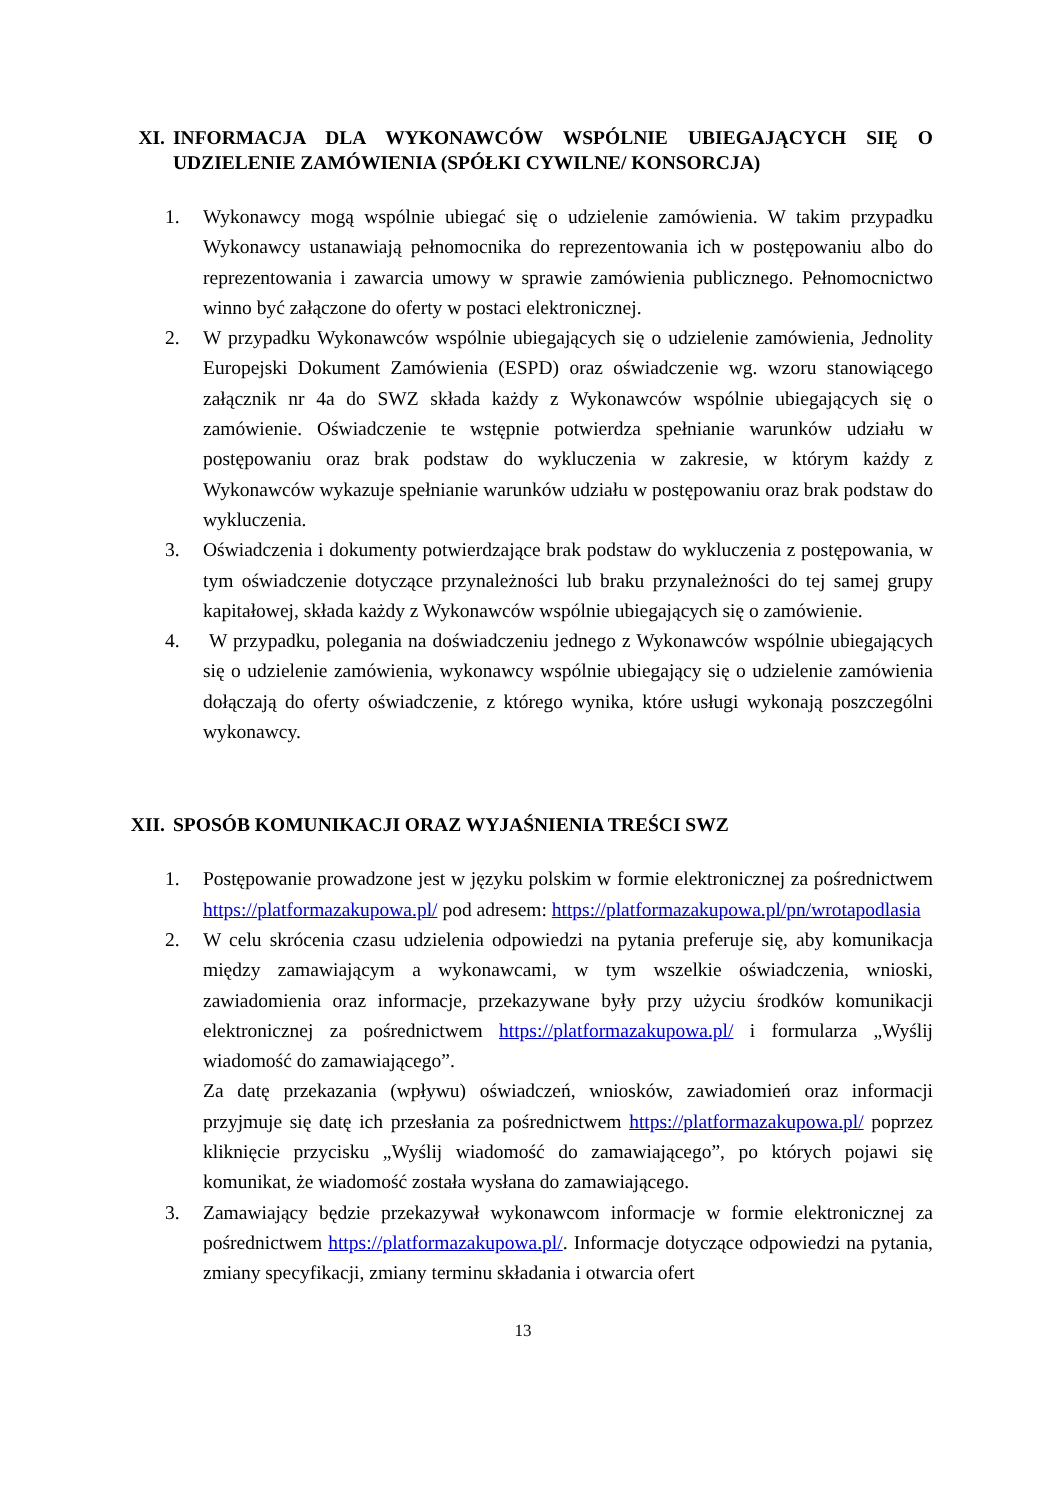XI. INFORMACJA DLA WYKONAWCÓW WSPÓLNIE UBIEGAJĄCYCH SIĘ O UDZIELENIE ZAMÓWIENIA (SPÓŁKI CYWILNE/ KONSORCJA)
1. Wykonawcy mogą wspólnie ubiegać się o udzielenie zamówienia. W takim przypadku Wykonawcy ustanawiają pełnomocnika do reprezentowania ich w postępowaniu albo do reprezentowania i zawarcia umowy w sprawie zamówienia publicznego. Pełnomocnictwo winno być załączone do oferty w postaci elektronicznej.
2. W przypadku Wykonawców wspólnie ubiegających się o udzielenie zamówienia, Jednolity Europejski Dokument Zamówienia (ESPD) oraz oświadczenie wg. wzoru stanowiącego załącznik nr 4a do SWZ składa każdy z Wykonawców wspólnie ubiegających się o zamówienie. Oświadczenie te wstępnie potwierdza spełnianie warunków udziału w postępowaniu oraz brak podstaw do wykluczenia w zakresie, w którym każdy z Wykonawców wykazuje spełnianie warunków udziału w postępowaniu oraz brak podstaw do wykluczenia.
3. Oświadczenia i dokumenty potwierdzające brak podstaw do wykluczenia z postępowania, w tym oświadczenie dotyczące przynależności lub braku przynależności do tej samej grupy kapitałowej, składa każdy z Wykonawców wspólnie ubiegających się o zamówienie.
4. W przypadku, polegania na doświadczeniu jednego z Wykonawców wspólnie ubiegających się o udzielenie zamówienia, wykonawcy wspólnie ubiegający się o udzielenie zamówienia dołączają do oferty oświadczenie, z którego wynika, które usługi wykonają poszczególni wykonawcy.
XII. SPOSÓB KOMUNIKACJI ORAZ WYJAŚNIENIA TREŚCI SWZ
1. Postępowanie prowadzone jest w języku polskim w formie elektronicznej za pośrednictwem https://platformazakupowa.pl/ pod adresem: https://platformazakupowa.pl/pn/wrotapodlasia
2. W celu skrócenia czasu udzielenia odpowiedzi na pytania preferuje się, aby komunikacja między zamawiającym a wykonawcami, w tym wszelkie oświadczenia, wnioski, zawiadomienia oraz informacje, przekazywane były przy użyciu środków komunikacji elektronicznej za pośrednictwem https://platformazakupowa.pl/ i formularza „Wyślij wiadomość do zamawiającego”.
Za datę przekazania (wpływu) oświadczeń, wniosków, zawiadomień oraz informacji przyjmuje się datę ich przesłania za pośrednictwem https://platformazakupowa.pl/ poprzez kliknięcie przycisku „Wyślij wiadomość do zamawiającego”, po których pojawi się komunikat, że wiadomość została wysłana do zamawiającego.
3. Zamawiający będzie przekazywał wykonawcom informacje w formie elektronicznej za pośrednictwem https://platformazakupowa.pl/. Informacje dotyczące odpowiedzi na pytania, zmiany specyfikacji, zmiany terminu składania i otwarcia ofert
13